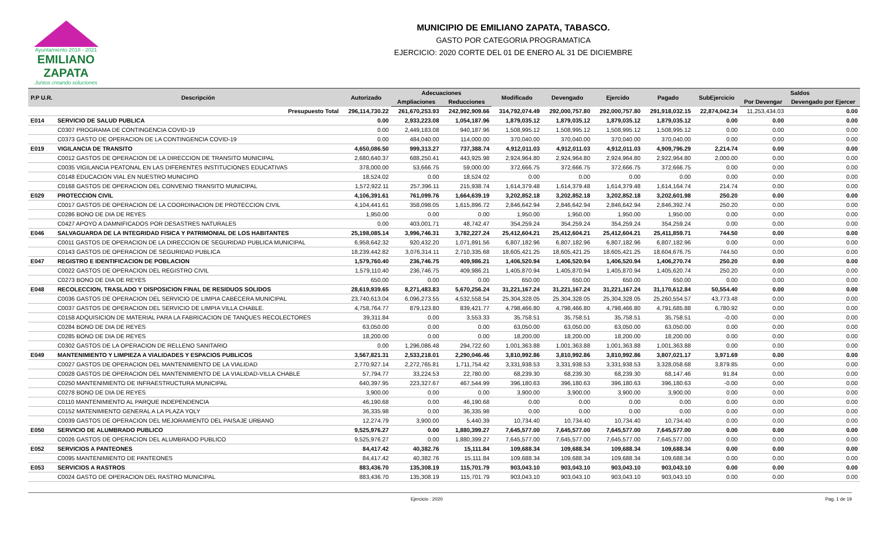Ayuntamiento 2018 - 2021
EMILIANO ZAPATA
Juntos creando soluciones
MUNICIPIO DE EMILIANO ZAPATA, TABASCO.
GASTO POR CATEGORIA PROGRAMATICA
EJERCICIO: 2020 CORTE DEL 01 DE ENERO AL 31 DE DICIEMBRE
| P.P U.R. | Descripción | Autorizado | Adecuaciones | | Modificado | Devengado | Ejercido | Pagado | SubEjercicio | Saldos | |
| --- | --- | --- | --- | --- | --- | --- | --- | --- | --- | --- | --- |
| | | | Ampliaciones | Reducciones | | | | | | Por Devengar | Devengado por Ejercer |
| | Presupuesto Total | 296,114,730.22 | 261,670,253.93 | 242,992,909.66 | 314,792,074.49 | 292,000,757.80 | 292,000,757.80 | 291,918,032.15 | 22,874,042.34 | 11,253,434.03 | 0.00 |
| E014 | SERVICIO DE SALUD PUBLICA | 0.00 | 2,933,223.08 | 1,054,187.96 | 1,879,035.12 | 1,879,035.12 | 1,879,035.12 | 1,879,035.12 | 0.00 | 0.00 | 0.00 |
| | C0307 PROGRAMA DE CONTINGENCIA COVID-19 | 0.00 | 2,449,183.08 | 940,187.96 | 1,508,995.12 | 1,508,995.12 | 1,508,995.12 | 1,508,995.12 | 0.00 | 0.00 | 0.00 |
| | C0373 GASTO DE OPERACION DE LA CONTINGENCIA COVID-19 | 0.00 | 484,040.00 | 114,000.00 | 370,040.00 | 370,040.00 | 370,040.00 | 370,040.00 | 0.00 | 0.00 | 0.00 |
| E019 | VIGILANCIA DE TRANSITO | 4,650,086.50 | 999,313.27 | 737,388.74 | 4,912,011.03 | 4,912,011.03 | 4,912,011.03 | 4,909,796.29 | 2,214.74 | 0.00 | 0.00 |
| | C0012 GASTOS DE OPERACION DE LA DIRECCION DE TRANSITO MUNICIPAL | 2,680,640.37 | 688,250.41 | 443,925.98 | 2,924,964.80 | 2,924,964.80 | 2,924,964.80 | 2,922,964.80 | 2,000.00 | 0.00 | 0.00 |
| | C0035 VIGILANCIA PEATONAL EN LAS DIFERENTES INSTITUCIONES EDUCATIVAS | 378,000.00 | 53,666.75 | 59,000.00 | 372,666.75 | 372,666.75 | 372,666.75 | 372,666.75 | 0.00 | 0.00 | 0.00 |
| | C0148 EDUCACION VIAL EN NUESTRO MUNICIPIO | 18,524.02 | 0.00 | 18,524.02 | 0.00 | 0.00 | 0.00 | 0.00 | 0.00 | 0.00 | 0.00 |
| | C0168 GASTOS DE OPERACION DEL CONVENIO TRANSITO MUNICIPAL | 1,572,922.11 | 257,396.11 | 215,938.74 | 1,614,379.48 | 1,614,379.48 | 1,614,379.48 | 1,614,164.74 | 214.74 | 0.00 | 0.00 |
| E029 | PROTECCION CIVIL | 4,106,391.61 | 761,099.76 | 1,664,639.19 | 3,202,852.18 | 3,202,852.18 | 3,202,852.18 | 3,202,601.98 | 250.20 | 0.00 | 0.00 |
| | C0017 GASTOS DE OPERACION DE LA COORDINACION DE PROTECCION CIVIL | 4,104,441.61 | 358,098.05 | 1,615,896.72 | 2,846,642.94 | 2,846,642.94 | 2,846,642.94 | 2,846,392.74 | 250.20 | 0.00 | 0.00 |
| | C0286 BONO DE DIA DE REYES | 1,950.00 | 0.00 | 0.00 | 1,950.00 | 1,950.00 | 1,950.00 | 1,950.00 | 0.00 | 0.00 | 0.00 |
| | C0427 APOYO A DAMNIFICADOS POR DESASTRES NATURALES | 0.00 | 403,001.71 | 48,742.47 | 354,259.24 | 354,259.24 | 354,259.24 | 354,259.24 | 0.00 | 0.00 | 0.00 |
| E046 | SALVAGUARDA DE LA INTEGRIDAD FISICA Y PATRIMONIAL DE LOS HABITANTES | 25,198,085.14 | 3,996,746.31 | 3,782,227.24 | 25,412,604.21 | 25,412,604.21 | 25,412,604.21 | 25,411,859.71 | 744.50 | 0.00 | 0.00 |
| | C0011 GASTOS DE OPERACION DE LA DIRECCION DE SEGURIDAD PUBLICA MUNICIPAL | 6,958,642.32 | 920,432.20 | 1,071,891.56 | 6,807,182.96 | 6,807,182.96 | 6,807,182.96 | 6,807,182.96 | 0.00 | 0.00 | 0.00 |
| | C0143 GASTOS DE OPERACION DE SEGURIDAD PUBLICA | 18,239,442.82 | 3,076,314.11 | 2,710,335.68 | 18,605,421.25 | 18,605,421.25 | 18,605,421.25 | 18,604,676.75 | 744.50 | 0.00 | 0.00 |
| E047 | REGISTRO E IDENTIFICACION DE POBLACION | 1,579,760.40 | 236,746.75 | 409,986.21 | 1,406,520.94 | 1,406,520.94 | 1,406,520.94 | 1,406,270.74 | 250.20 | 0.00 | 0.00 |
| | C0022 GASTOS DE OPERACION DEL REGISTRO CIVIL | 1,579,110.40 | 236,746.75 | 409,986.21 | 1,405,870.94 | 1,405,870.94 | 1,405,870.94 | 1,405,620.74 | 250.20 | 0.00 | 0.00 |
| | C0273 BONO DE DIA DE REYES | 650.00 | 0.00 | 0.00 | 650.00 | 650.00 | 650.00 | 650.00 | 0.00 | 0.00 | 0.00 |
| E048 | RECOLECCION, TRASLADO Y DISPOSICION FINAL DE RESIDUOS SOLIDOS | 28,619,939.65 | 8,271,483.83 | 5,670,256.24 | 31,221,167.24 | 31,221,167.24 | 31,221,167.24 | 31,170,612.84 | 50,554.40 | 0.00 | 0.00 |
| | C0036 GASTOS DE OPERACION DEL SERVICIO DE LIMPIA CABECERA MUNICIPAL | 23,740,613.04 | 6,096,273.55 | 4,532,558.54 | 25,304,328.05 | 25,304,328.05 | 25,304,328.05 | 25,260,554.57 | 43,773.48 | 0.00 | 0.00 |
| | C0037 GASTOS DE OPERACION DEL SERVICIO DE LIMPIA VILLA CHABLE. | 4,758,764.77 | 879,123.80 | 839,421.77 | 4,798,466.80 | 4,798,466.80 | 4,798,466.80 | 4,791,685.88 | 6,780.92 | 0.00 | 0.00 |
| | C0158 ADQUISICION DE MATERIAL PARA LA FABRICACION DE TANQUES RECOLECTORES | 39,311.84 | 0.00 | 3,553.33 | 35,758.51 | 35,758.51 | 35,758.51 | 35,758.51 | -0.00 | 0.00 | 0.00 |
| | C0284 BONO DE DIA DE REYES | 63,050.00 | 0.00 | 0.00 | 63,050.00 | 63,050.00 | 63,050.00 | 63,050.00 | 0.00 | 0.00 | 0.00 |
| | C0285 BONO DE DIA DE REYES | 18,200.00 | 0.00 | 0.00 | 18,200.00 | 18,200.00 | 18,200.00 | 18,200.00 | 0.00 | 0.00 | 0.00 |
| | C0302 GASTOS DE LA OPERACION DE RELLENO SANITARIO | 0.00 | 1,296,086.48 | 294,722.60 | 1,001,363.88 | 1,001,363.88 | 1,001,363.88 | 1,001,363.88 | 0.00 | 0.00 | 0.00 |
| E049 | MANTENIMIENTO Y LIMPIEZA A VIALIDADES Y ESPACIOS PUBLICOS | 3,567,821.31 | 2,533,218.01 | 2,290,046.46 | 3,810,992.86 | 3,810,992.86 | 3,810,992.86 | 3,807,021.17 | 3,971.69 | 0.00 | 0.00 |
| | C0027 GASTOS DE OPERACION DEL MANTENIMIENTO DE LA VIALIDAD | 2,770,927.14 | 2,272,765.81 | 1,711,754.42 | 3,331,938.53 | 3,331,938.53 | 3,331,938.53 | 3,328,058.68 | 3,879.85 | 0.00 | 0.00 |
| | C0028 GASTOS DE OPERACION DEL MANTENIMIENTO DE LA VIALIDAD-VILLA CHABLE | 57,794.77 | 33,224.53 | 22,780.00 | 68,239.30 | 68,239.30 | 68,239.30 | 68,147.46 | 91.84 | 0.00 | 0.00 |
| | C0250 MANTENIMIENTO DE INFRAESTRUCTURA MUNICIPAL | 640,397.95 | 223,327.67 | 467,544.99 | 396,180.63 | 396,180.63 | 396,180.63 | 396,180.63 | -0.00 | 0.00 | 0.00 |
| | C0278 BONO DE DIA DE REYES | 3,900.00 | 0.00 | 0.00 | 3,900.00 | 3,900.00 | 3,900.00 | 3,900.00 | 0.00 | 0.00 | 0.00 |
| | C0110 MANTENIMIENTO AL PARQUE INDEPENDENCIA | 46,190.68 | 0.00 | 46,190.68 | 0.00 | 0.00 | 0.00 | 0.00 | 0.00 | 0.00 | 0.00 |
| | C0152 MATENIMIENTO GENERAL A LA PLAZA YOLY | 36,335.98 | 0.00 | 36,335.98 | 0.00 | 0.00 | 0.00 | 0.00 | 0.00 | 0.00 | 0.00 |
| | C0039 GASTOS DE OPERACION DEL MEJORAMIENTO DEL PAISAJE URBANO | 12,274.79 | 3,900.00 | 5,440.39 | 10,734.40 | 10,734.40 | 10,734.40 | 10,734.40 | 0.00 | 0.00 | 0.00 |
| E050 | SERVICIO DE ALUMBRADO PUBLICO | 9,525,976.27 | 0.00 | 1,880,399.27 | 7,645,577.00 | 7,645,577.00 | 7,645,577.00 | 7,645,577.00 | 0.00 | 0.00 | 0.00 |
| | C0026 GASTOS DE OPERACION DEL ALUMBRADO PUBLICO | 9,525,976.27 | 0.00 | 1,880,399.27 | 7,645,577.00 | 7,645,577.00 | 7,645,577.00 | 7,645,577.00 | 0.00 | 0.00 | 0.00 |
| E052 | SERVICIOS A PANTEONES | 84,417.42 | 40,382.76 | 15,111.84 | 109,688.34 | 109,688.34 | 109,688.34 | 109,688.34 | 0.00 | 0.00 | 0.00 |
| | C0095 MANTENIMIENTO DE PANTEONES | 84,417.42 | 40,382.76 | 15,111.84 | 109,688.34 | 109,688.34 | 109,688.34 | 109,688.34 | 0.00 | 0.00 | 0.00 |
| E053 | SERVICIOS A RASTROS | 883,436.70 | 135,308.19 | 115,701.79 | 903,043.10 | 903,043.10 | 903,043.10 | 903,043.10 | 0.00 | 0.00 | 0.00 |
| | C0024 GASTO DE OPERACION DEL RASTRO MUNICIPAL | 883,436.70 | 135,308.19 | 115,701.79 | 903,043.10 | 903,043.10 | 903,043.10 | 903,043.10 | 0.00 | 0.00 | 0.00 |
Ejercicio : 2020 Pag. 1 de 19